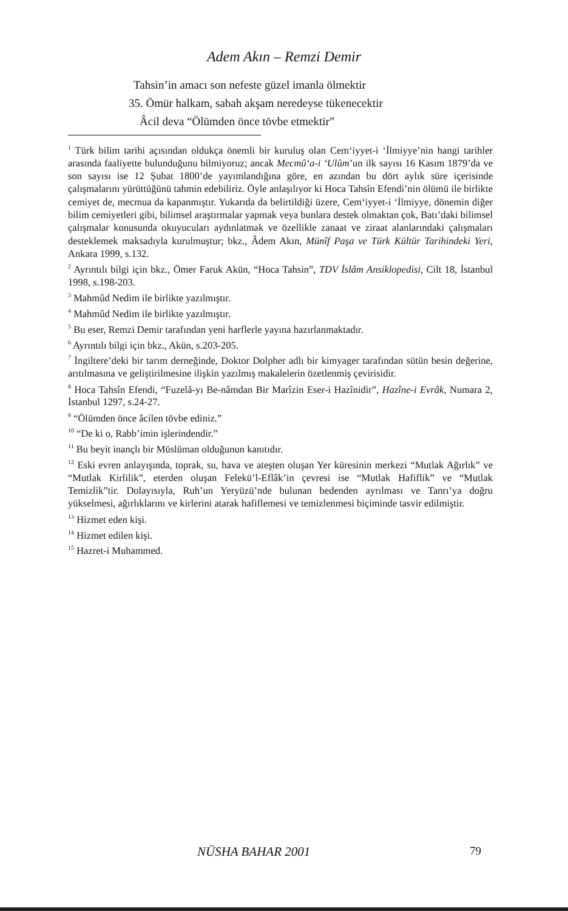Adem Akın – Remzi Demir
Tahsin’in amacı son nefeste güzel imanla ölmektir
35. Ömür halkam, sabah akşam neredeyse tükenecektir
Âcil deva “Ölümden önce tövbe etmektir”
<sup>1</sup> Türk bilim tarihi açısından oldukça önemli bir kuruluş olan Cem‘iyyet-i ‘İlmiyye’nin hangi tarihler arasında faaliyette bulunduğunu bilmiyoruz; ancak Mecmû‘a-i ‘Ulûm’un ilk sayısı 16 Kasım 1879’da ve son sayısı ise 12 Şubat 1800’de yayımlandığına göre, en azından bu dört aylık süre içerisinde çalışmalarını yürüttüğünü tahmin edebiliriz. Öyle anlaşılıyor ki Hoca Tahsîn Efendi’nin ölümü ile birlikte cemiyet de, mecmua da kapanmıştır. Yukarıda da belirtildiği üzere, Cem‘iyyet-i ‘İlmiyye, dönemin diğer bilim cemiyetleri gibi, bilimsel araştırmalar yapmak veya bunlara destek olmaktan çok, Batı’daki bilimsel çalışmalar konusunda okuyucuları aydınlatmak ve özellikle zanaat ve ziraat alanlarındaki çalışmaları desteklemek maksadıyla kurulmuştur; bkz., Âdem Akın, Münîf Paşa ve Türk Kültür Tarihindeki Yeri, Ankara 1999, s.132.
<sup>2</sup> Ayrıntılı bilgi için bkz., Ömer Faruk Akün, “Hoca Tahsin”, TDV İslâm Ansiklopedisi, Cilt 18, İstanbul 1998, s.198-203.
<sup>3</sup> Mahmûd Nedim ile birlikte yazılmıştır.
<sup>4</sup> Mahmûd Nedim ile birlikte yazılmıştır.
<sup>5</sup> Bu eser, Remzi Demir tarafından yeni harflerle yayına hazırlanmaktadır.
<sup>6</sup> Ayrıntılı bilgi için bkz., Akün, s.203-205.
<sup>7</sup> İngiltere’deki bir tarım derneğinde, Doktor Dolpher adlı bir kimyager tarafından sütün besin değerine, arıtılmasına ve geliştirilmesine ilişkin yazılmış makalelerin özetlenmiş çevirisidir.
<sup>8</sup> Hoca Tahsîn Efendi, “Fuzelâ-yı Be-nâmdan Bir Marîzin Eser-i Hazînidir”, Hazîne-i Evrâk, Numara 2, İstanbul 1297, s.24-27.
<sup>9</sup> “Ölümden önce âcilen tövbe ediniz.”
<sup>10</sup> “De ki o, Rabb’imin işlerindendir.”
<sup>11</sup> Bu beyit inançlı bir Müslüman olduğunun kanıtıdır.
<sup>12</sup> Eski evren anlayışında, toprak, su, hava ve ateşten oluşan Yer küresinin merkezi “Mutlak Ağırlık” ve “Mutlak Kirlilik”, eterden oluşan Felekü’l-Eflâk’in çevresi ise “Mutlak Hafiflik” ve “Mutlak Temizlik”tir. Dolayısıyla, Ruh’un Yeryüzü’nde bulunan bedenden ayrılması ve Tanrı’ya doğru yükselmesi, ağırlıklarını ve kirlerini atarak hafiflemesi ve temizlenmesi biçiminde tasvir edilmiştir.
<sup>13</sup> Hizmet eden kişi.
<sup>14</sup> Hizmet edilen kişi.
<sup>15</sup> Hazret-i Muhammed.
NÜSHA BAHAR 2001 79